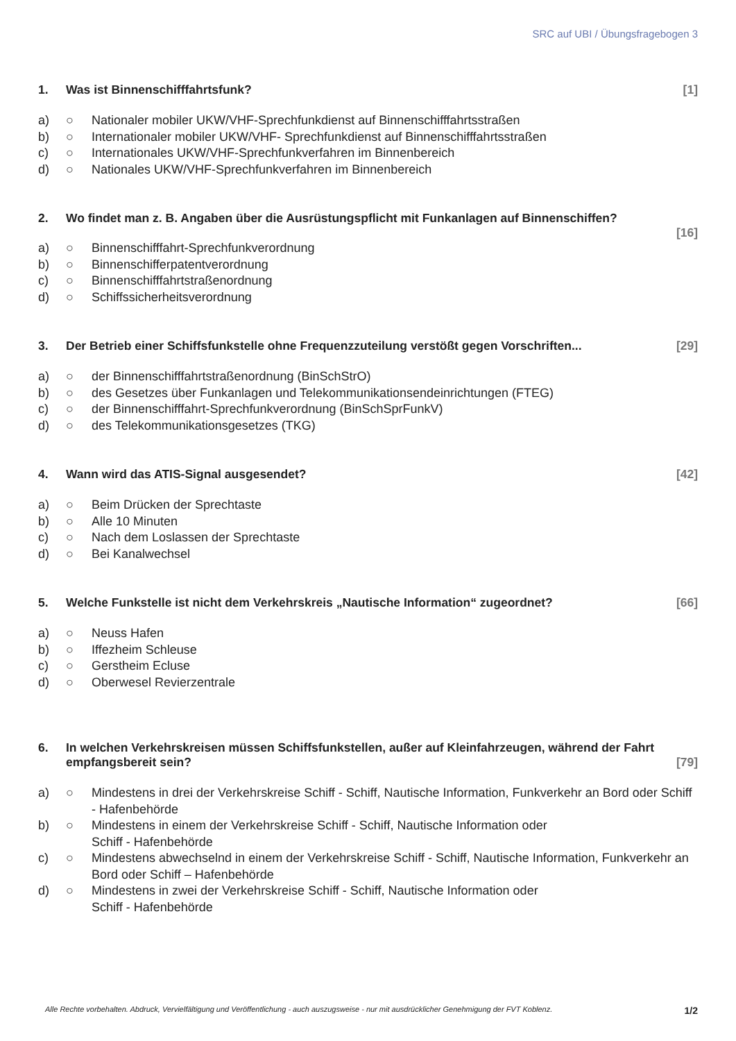SRC auf UBI / Übungsfragebogen 3
1. Was ist Binnenschifffahrtsfunk? [1]
a) ○ Nationaler mobiler UKW/VHF-Sprechfunkdienst auf Binnenschifffahrtsstraßen
b) ○ Internationaler mobiler UKW/VHF- Sprechfunkdienst auf Binnenschifffahrtsstraßen
c) ○ Internationales UKW/VHF-Sprechfunkverfahren im Binnenbereich
d) ○ Nationales UKW/VHF-Sprechfunkverfahren im Binnenbereich
2. Wo findet man z. B. Angaben über die Ausrüstungspflicht mit Funkanlagen auf Binnenschiffen?
[16]
a) ○ Binnenschifffahrt-Sprechfunkverordnung
b) ○ Binnenschifferpatentverordnung
c) ○ Binnenschifffahrtstraßenordnung
d) ○ Schiffssicherheitsverordnung
3. Der Betrieb einer Schiffsfunkstelle ohne Frequenzzuteilung verstößt gegen Vorschriften... [29]
a) ○ der Binnenschifffahrtstraßenordnung (BinSchStrO)
b) ○ des Gesetzes über Funkanlagen und Telekommunikationsendeinrichtungen (FTEG)
c) ○ der Binnenschifffahrt-Sprechfunkverordnung (BinSchSprFunkV)
d) ○ des Telekommunikationsgesetzes (TKG)
4. Wann wird das ATIS-Signal ausgesendet? [42]
a) ○ Beim Drücken der Sprechtaste
b) ○ Alle 10 Minuten
c) ○ Nach dem Loslassen der Sprechtaste
d) ○ Bei Kanalwechsel
5. Welche Funkstelle ist nicht dem Verkehrskreis „Nautische Information“ zugeordnet? [66]
a) ○ Neuss Hafen
b) ○ Iffezheim Schleuse
c) ○ Gerstheim Ecluse
d) ○ Oberwesel Revierzentrale
6. In welchen Verkehrskreisen müssen Schiffsfunkstellen, außer auf Kleinfahrzeugen, während der Fahrt empfangsbereit sein? [79]
a) ○ Mindestens in drei der Verkehrskreise Schiff - Schiff, Nautische Information, Funkverkehr an Bord oder Schiff - Hafenbehörde
b) ○ Mindestens in einem der Verkehrskreise Schiff - Schiff, Nautische Information oder
Schiff - Hafenbehörde
c) ○ Mindestens abwechselnd in einem der Verkehrskreise Schiff - Schiff, Nautische Information, Funkverkehr an Bord oder Schiff – Hafenbehörde
d) ○ Mindestens in zwei der Verkehrskreise Schiff - Schiff, Nautische Information oder
Schiff - Hafenbehörde
Alle Rechte vorbehalten. Abdruck, Vervielfältigung und Veröffentlichung - auch auszugsweise - nur mit ausdrücklicher Genehmigung der FVT Koblenz. 1/2